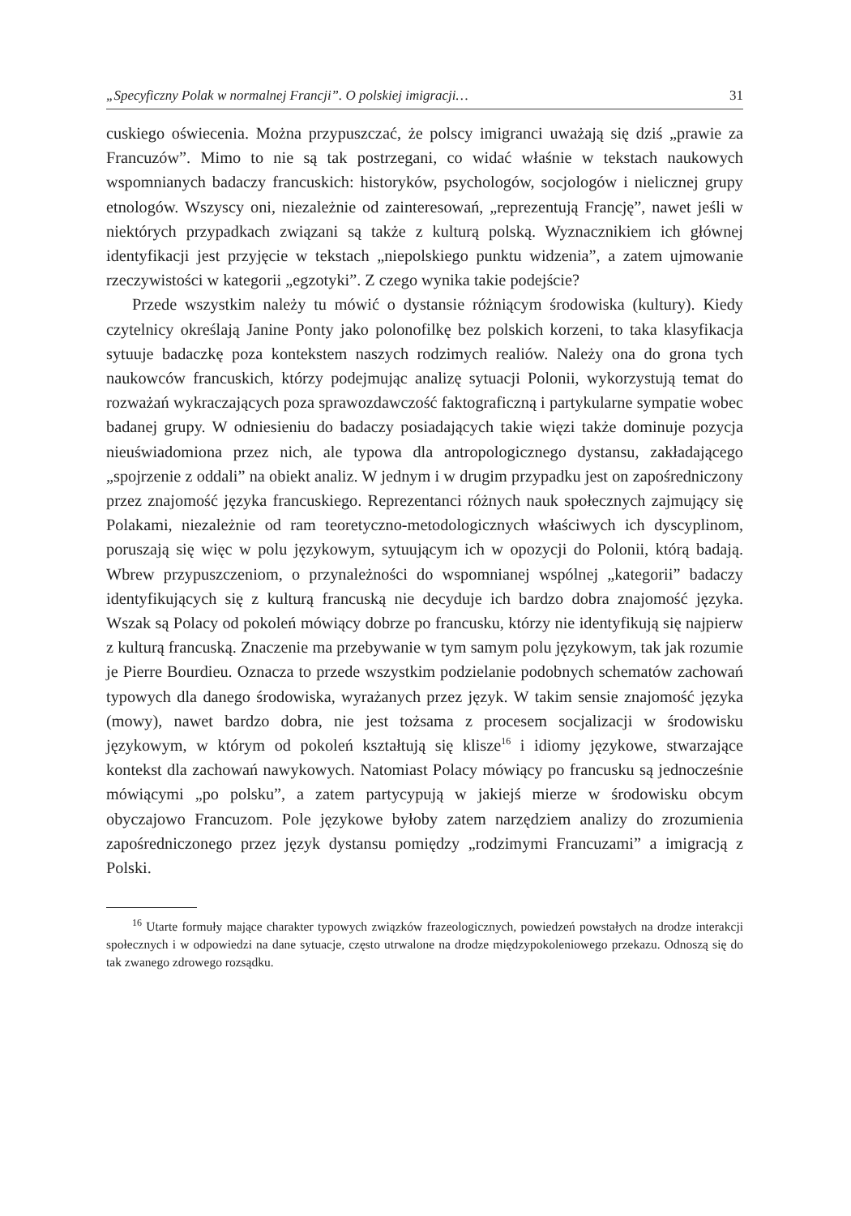„Specyficzny Polak w normalnej Francji”. O polskiej imigracji… 31
cuskiego oświecenia. Można przypuszczać, że polscy imigranci uważają się dziś „prawie za Francuzów”. Mimo to nie są tak postrzegani, co widać właśnie w tekstach naukowych wspomnianych badaczy francuskich: historyków, psychologów, socjologów i nielicznej grupy etnologów. Wszyscy oni, niezależnie od zainteresowań, „reprezentują Francję”, nawet jeśli w niektórych przypadkach związani są także z kulturą polską. Wyznacznikiem ich głównej identyfikacji jest przyjęcie w tekstach „niepolskiego punktu widzenia”, a zatem ujmowanie rzeczywistości w kategorii „egzotyki”. Z czego wynika takie podejście?
Przede wszystkim należy tu mówić o dystansie różniącym środowiska (kultury). Kiedy czytelnicy określają Janine Ponty jako polonofilkę bez polskich korzeni, to taka klasyfikacja sytuuje badaczkę poza kontekstem naszych rodzimych realiów. Należy ona do grona tych naukowców francuskich, którzy podejmując analizę sytuacji Polonii, wykorzystują temat do rozważań wykraczających poza sprawozdawczość faktograficzną i partykularne sympatie wobec badanej grupy. W odniesieniu do badaczy posiadających takie więzi także dominuje pozycja nieuświadomiona przez nich, ale typowa dla antropologicznego dystansu, zakładającego „spojrzenie z oddali” na obiekt analiz. W jednym i w drugim przypadku jest on zapośredniczony przez znajomość języka francuskiego. Reprezentanci różnych nauk społecznych zajmujący się Polakami, niezależnie od ram teoretyczno-metodologicznych właściwych ich dyscyplinom, poruszają się więc w polu językowym, sytuującym ich w opozycji do Polonii, którą badają. Wbrew przypuszczeniom, o przynależności do wspomnianej wspólnej „kategorii” badaczy identyfikujących się z kulturą francuską nie decyduje ich bardzo dobra znajomość języka. Wszak są Polacy od pokoleń mówiący dobrze po francusku, którzy nie identyfikują się najpierw z kulturą francuską. Znaczenie ma przebywanie w tym samym polu językowym, tak jak rozumie je Pierre Bourdieu. Oznacza to przede wszystkim podzielanie podobnych schematów zachowań typowych dla danego środowiska, wyrażanych przez język. W takim sensie znajomość języka (mowy), nawet bardzo dobra, nie jest tożsama z procesem socjalizacji w środowisku językowym, w którym od pokoleń kształtują się klisze<sup>16</sup> i idiomy językowe, stwarzające kontekst dla zachowań nawykowych. Natomiast Polacy mówiący po francusku są jednocześnie mówiącymi „po polsku”, a zatem partycypują w jakiejś mierze w środowisku obcym obyczajowo Francuzom. Pole językowe byłoby zatem narzędziem analizy do zrozumienia zapośredniczonego przez język dystansu pomiędzy „rodzimymi Francuzami” a imigracją z Polski.
<sup>16</sup> Utarte formuły mające charakter typowych związków frazeologicznych, powiedzeń powstałych na drodze interakcji społecznych i w odpowiedzi na dane sytuacje, często utrwalone na drodze międzypokoleniowego przekazu. Odnoszą się do tak zwanego zdrowego rozsądku.